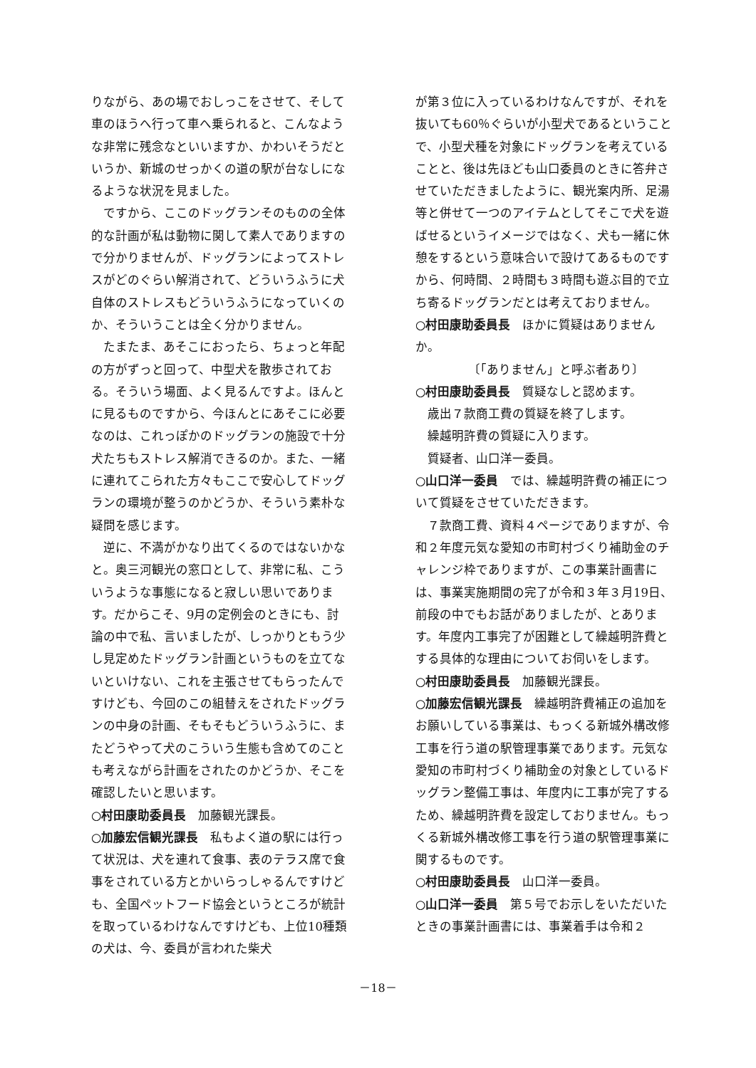りながら、あの場でおしっこをさせて、そして車のほうへ行って車へ乗られると、こんなような非常に残念なといいますか、かわいそうだというか、新城のせっかくの道の駅が台なしになるような状況を見ました。
ですから、ここのドッグランそのものの全体的な計画が私は動物に関して素人でありますので分かりませんが、ドッグランによってストレスがどのぐらい解消されて、どういうふうに犬自体のストレスもどういうふうになっていくのか、そういうことは全く分かりません。
たまたま、あそこにおったら、ちょっと年配の方がずっと回って、中型犬を散歩されておる。そういう場面、よく見るんですよ。ほんとに見るものですから、今ほんとにあそこに必要なのは、これっぽかのドッグランの施設で十分犬たちもストレス解消できるのか。また、一緒に連れてこられた方々もここで安心してドッグランの環境が整うのかどうか、そういう素朴な疑問を感じます。
逆に、不満がかなり出てくるのではないかなと。奥三河観光の窓口として、非常に私、こういうような事態になると寂しい思いであります。だからこそ、9月の定例会のときにも、討論の中で私、言いましたが、しっかりともう少し見定めたドッグラン計画というものを立てないといけない、これを主張させてもらったんですけども、今回のこの組替えをされたドッグランの中身の計画、そもそもどういうふうに、またどうやって犬のこういう生態も含めてのことも考えながら計画をされたのかどうか、そこを確認したいと思います。
○村田康助委員長　加藤観光課長。
○加藤宏信観光課長　私もよく道の駅には行って状況は、犬を連れて食事、表のテラス席で食事をされている方とかいらっしゃるんですけども、全国ペットフード協会というところが統計を取っているわけなんですけども、上位10種類の犬は、今、委員が言われた柴犬
が第３位に入っているわけなんですが、それを抜いても60％ぐらいが小型犬であるということで、小型犬種を対象にドッグランを考えていることと、後は先ほども山口委員のときに答弁させていただきましたように、観光案内所、足湯等と併せて一つのアイテムとしてそこで犬を遊ばせるというイメージではなく、犬も一緒に休憩をするという意味合いで設けてあるものですから、何時間、２時間も３時間も遊ぶ目的で立ち寄るドッグランだとは考えておりません。
○村田康助委員長　ほかに質疑はありませんか。
〔「ありません」と呼ぶ者あり〕
○村田康助委員長　質疑なしと認めます。
歳出７款商工費の質疑を終了します。
繰越明許費の質疑に入ります。
質疑者、山口洋一委員。
○山口洋一委員　では、繰越明許費の補正について質疑をさせていただきます。
７款商工費、資料４ページでありますが、令和２年度元気な愛知の市町村づくり補助金のチャレンジ枠でありますが、この事業計画書には、事業実施期間の完了が令和３年３月19日、前段の中でもお話がありましたが、とあります。年度内工事完了が困難として繰越明許費とする具体的な理由についてお伺いをします。
○村田康助委員長　加藤観光課長。
○加藤宏信観光課長　繰越明許費補正の追加をお願いしている事業は、もっくる新城外構改修工事を行う道の駅管理事業であります。元気な愛知の市町村づくり補助金の対象としているドッグラン整備工事は、年度内に工事が完了するため、繰越明許費を設定しておりません。もっくる新城外構改修工事を行う道の駅管理事業に関するものです。
○村田康助委員長　山口洋一委員。
○山口洋一委員　第５号でお示しをいただいたときの事業計画書には、事業着手は令和２
－18－